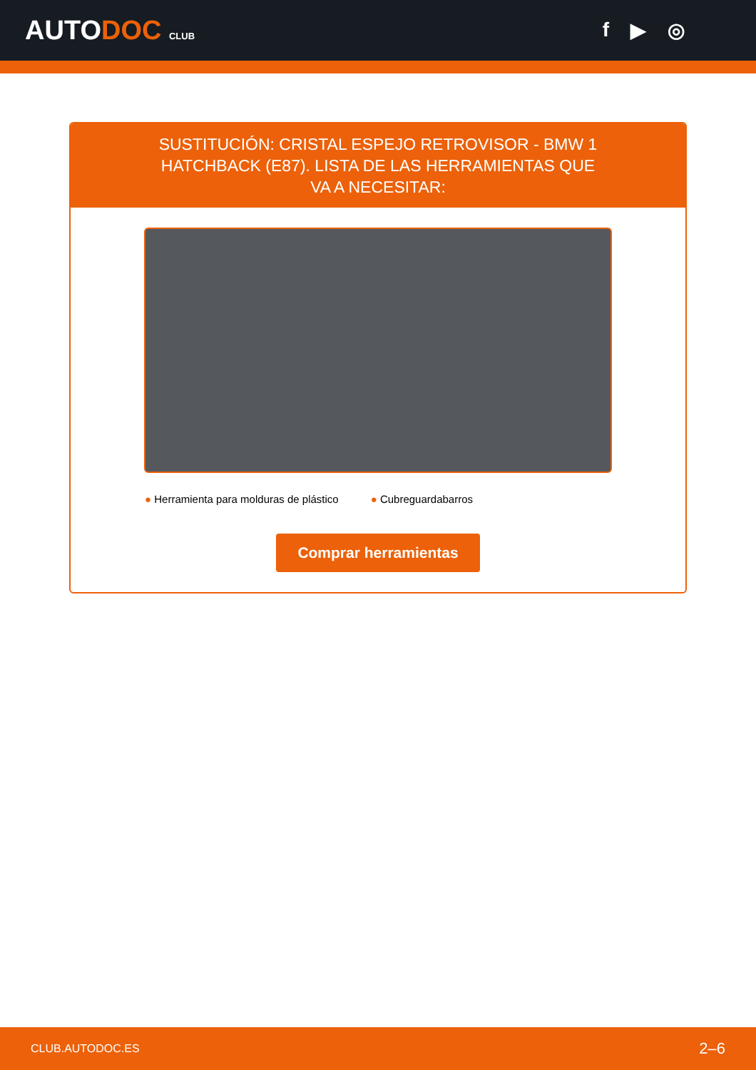AUTODOC CLUB
f ▶ ◎
SUSTITUCIÓN: CRISTAL ESPEJO RETROVISOR - BMW 1 HATCHBACK (E87). LISTA DE LAS HERRAMIENTAS QUE VA A NECESITAR:
● Herramienta para molduras de plástico
● Cubreguardabarros
Comprar herramientas
CLUB.AUTODOC.ES 2–6